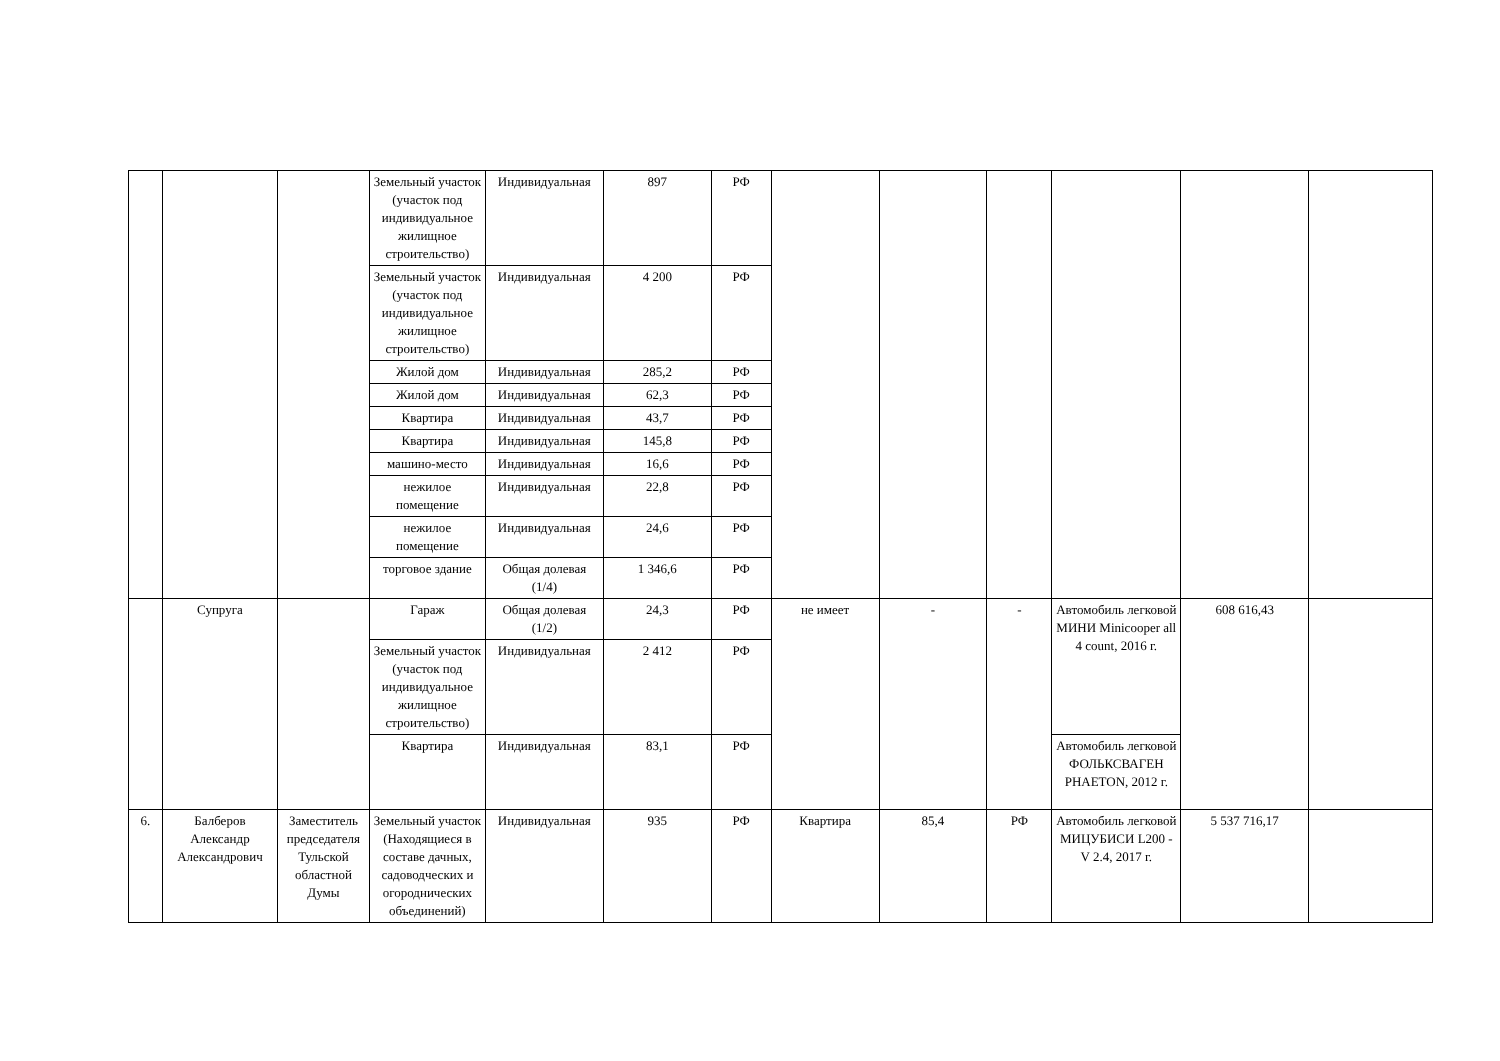| | | | Земельный участок (участок под индивидуальное жилищное строительство) | Индивидуальная | 897 | РФ | | | | | | |
| | | | Земельный участок (участок под индивидуальное жилищное строительство) | Индивидуальная | 4 200 | РФ | | | | | | |
| | | | Жилой дом | Индивидуальная | 285,2 | РФ | | | | | | |
| | | | Жилой дом | Индивидуальная | 62,3 | РФ | | | | | | |
| | | | Квартира | Индивидуальная | 43,7 | РФ | | | | | | |
| | | | Квартира | Индивидуальная | 145,8 | РФ | | | | | | |
| | | | машино-место | Индивидуальная | 16,6 | РФ | | | | | | |
| | | | нежилое помещение | Индивидуальная | 22,8 | РФ | | | | | | |
| | | | нежилое помещение | Индивидуальная | 24,6 | РФ | | | | | | |
| | | | торговое здание | Общая долевая (1/4) | 1 346,6 | РФ | | | | | | |
| | Супруга | | Гараж | Общая долевая (1/2) | 24,3 | РФ | не имеет | - | - | Автомобиль легковой МИНИ Minicooper all 4 count, 2016 г. | 608 616,43 | |
| | | | Земельный участок (участок под индивидуальное жилищное строительство) | Индивидуальная | 2 412 | РФ | | | | | | |
| | | | Квартира | Индивидуальная | 83,1 | РФ | | | | Автомобиль легковой ФОЛЬКСВАГЕН PHAETON, 2012 г. | | |
| 6. | Балберов Александр Александрович | Заместитель председателя Тульской областной Думы | Земельный участок (Находящиеся в составе дачных, садоводческих и огороднических объединений) | Индивидуальная | 935 | РФ | Квартира | 85,4 | РФ | Автомобиль легковой МИЦУБИСИ L200 - V 2.4, 2017 г. | 5 537 716,17 | |